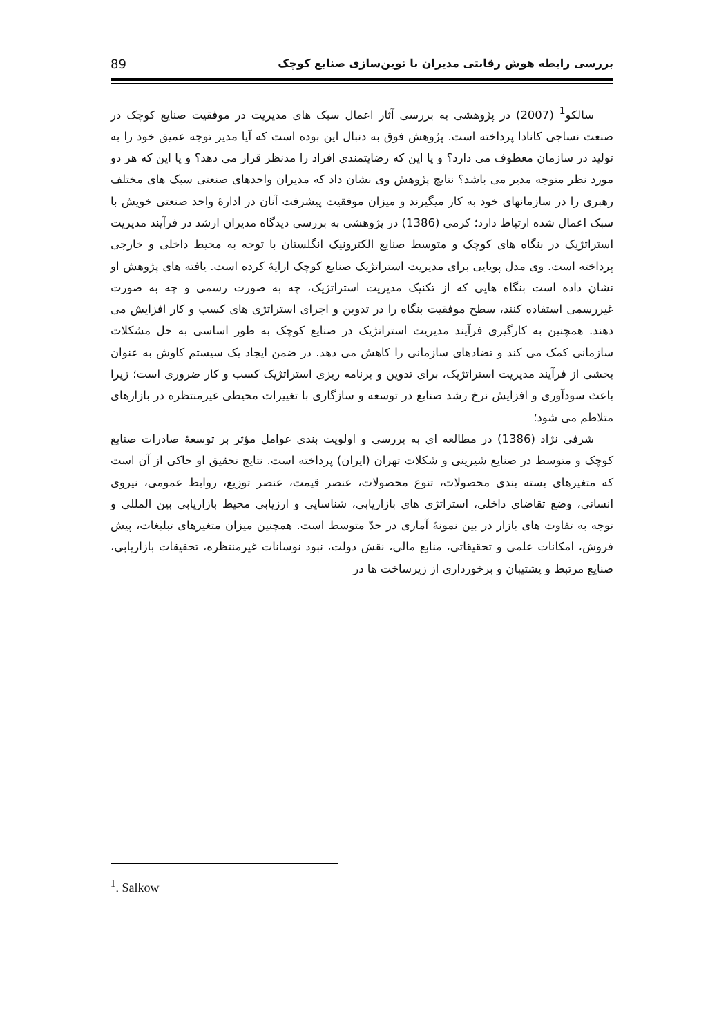بررسی رابطه هوش رقابتی مدیران با نوین‌سازی صنایع کوچک 89
سالکو<sup>1</sup> (2007) در پژوهشی به بررسی آثار اعمال سبک های مدیریت در موفقیت صنایع کوچک در صنعت نساجی کانادا پرداخته است. پژوهش فوق به دنبال این بوده است که آیا مدیر توجه عمیق خود را به تولید در سازمان معطوف می دارد؟ و یا این که رضایتمندی افراد را مدنظر قرار می دهد؟ و یا این که هر دو مورد نظر متوجه مدیر می باشد؟ نتایج پژوهش وی نشان داد که مدیران واحدهای صنعتی سبک های مختلف رهبری را در سازمانهای خود به کار میگیرند و میزان موفقیت پیشرفت آنان در ادارهٔ واحد صنعتی خویش با سبک اعمال شده ارتباط دارد؛ کرمی (1386) در پژوهشی به بررسی دیدگاه مدیران ارشد در فرآیند مدیریت استراتژیک در بنگاه های کوچک و متوسط صنایع الکترونیک انگلستان با توجه به محیط داخلی و خارجی پرداخته است. وی مدل پویایی برای مدیریت استراتژیک صنایع کوچک ارایهٔ کرده است. یافته های پژوهش او نشان داده است بنگاه هایی که از تکنیک مدیریت استراتژیک، چه به صورت رسمی و چه به صورت غیررسمی استفاده کنند، سطح موفقیت بنگاه را در تدوین و اجرای استراتژی های کسب و کار افزایش می دهند. همچنین به کارگیری فرآیند مدیریت استراتژیک در صنایع کوچک به طور اساسی به حل مشکلات سازمانی کمک می کند و تضادهای سازمانی را کاهش می دهد. در ضمن ایجاد یک سیستم کاوش به عنوان بخشی از فرآیند مدیریت استراتژیک، برای تدوین و برنامه ریزی استراتژیک کسب و کار ضروری است؛ زیرا باعث سودآوری و افزایش نرخ رشد صنایع در توسعه و سازگاری با تغییرات محیطی غیرمنتظره در بازارهای متلاطم می شود؛
شرفی نژاد (1386) در مطالعه ای به بررسی و اولویت بندی عوامل مؤثر بر توسعهٔ صادرات صنایع کوچک و متوسط در صنایع شیرینی و شکلات تهران (ایران) پرداخته است. نتایج تحقیق او حاکی از آن است که متغیرهای بسته بندی محصولات، تنوع محصولات، عنصر قیمت، عنصر توزیع، روابط عمومی، نیروی انسانی، وضع تقاضای داخلی، استراتژی های بازاریابی، شناسایی و ارزیابی محیط بازاریابی بین المللی و توجه به تفاوت های بازار در بین نمونهٔ آماری در حدّ متوسط است. همچنین میزان متغیرهای تبلیغات، پیش فروش، امکانات علمی و تحقیقاتی، منابع مالی، نقش دولت، نبود نوسانات غیرمنتظره، تحقیقات بازاریابی، صنایع مرتبط و پشتیبان و برخورداری از زیرساخت ها در
<sup>1</sup>. Salkow